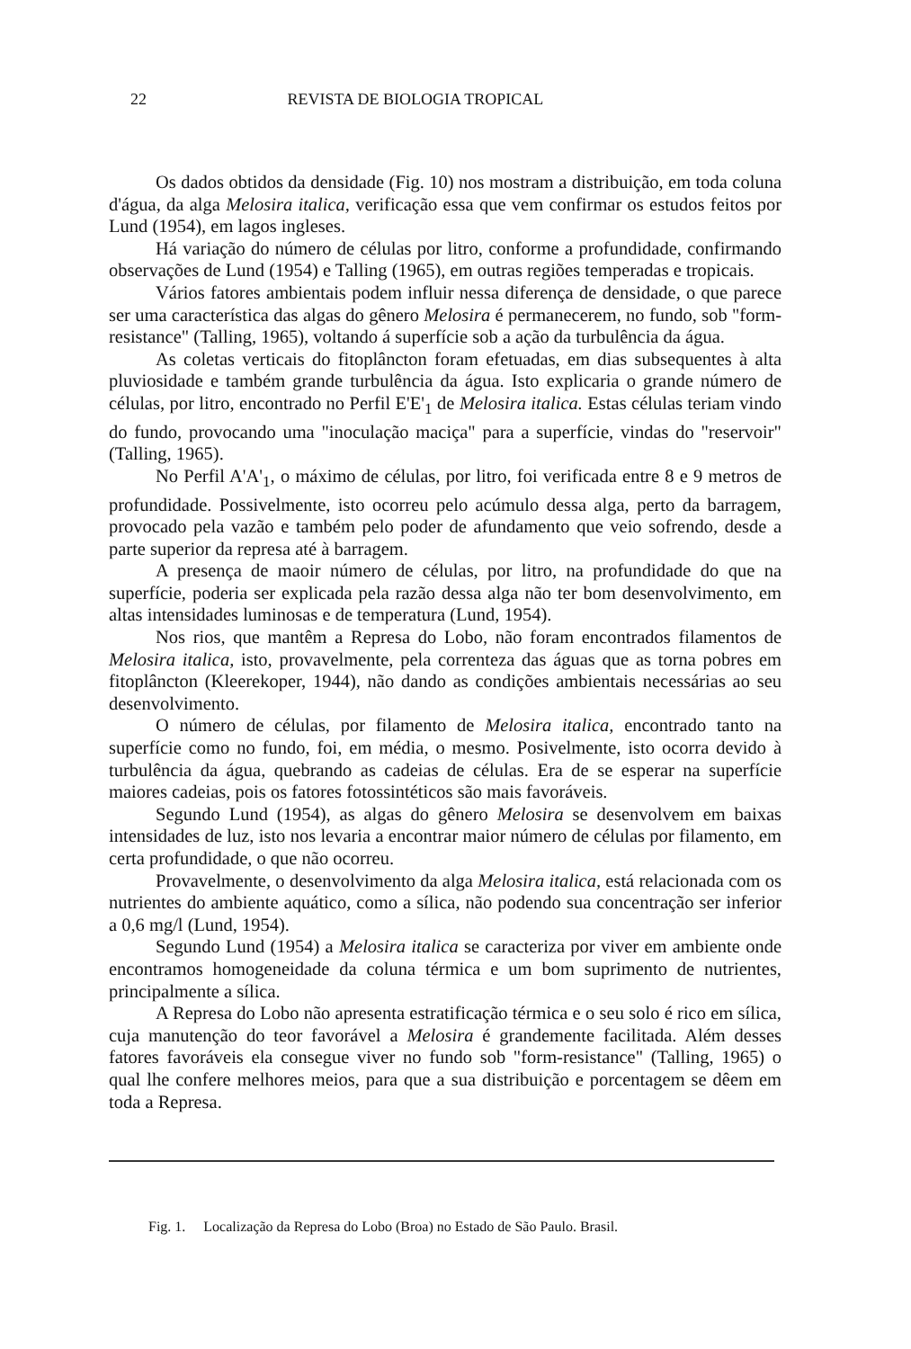22 REVISTA DE BIOLOGIA TROPICAL
Os dados obtidos da densidade (Fig. 10) nos mostram a distribuição, em toda coluna d'água, da alga Melosira italica, verificação essa que vem confirmar os estudos feitos por Lund (1954), em lagos ingleses.
Há variação do número de células por litro, conforme a profundidade, confirmando observações de Lund (1954) e Talling (1965), em outras regiões temperadas e tropicais.
Vários fatores ambientais podem influir nessa diferença de densidade, o que parece ser uma característica das algas do gênero Melosira é permanecerem, no fundo, sob "form-resistance" (Talling, 1965), voltando á superfície sob a ação da turbulência da água.
As coletas verticais do fitoplâncton foram efetuadas, em dias subsequentes à alta pluviosidade e também grande turbulência da água. Isto explicaria o grande número de células, por litro, encontrado no Perfil E'E'<sub>1</sub> de Melosira italica. Estas células teriam vindo do fundo, provocando uma "inoculação maciça" para a superfície, vindas do "reservoir" (Talling, 1965).
No Perfil A'A'<sub>1</sub>, o máximo de células, por litro, foi verificada entre 8 e 9 metros de profundidade. Possivelmente, isto ocorreu pelo acúmulo dessa alga, perto da barragem, provocado pela vazão e também pelo poder de afundamento que veio sofrendo, desde a parte superior da represa até à barragem.
A presença de maoir número de células, por litro, na profundidade do que na superfície, poderia ser explicada pela razão dessa alga não ter bom desenvolvimento, em altas intensidades luminosas e de temperatura (Lund, 1954).
Nos rios, que mantêm a Represa do Lobo, não foram encontrados filamentos de Melosira italica, isto, provavelmente, pela correnteza das águas que as torna pobres em fitoplâncton (Kleerekoper, 1944), não dando as condições ambientais necessárias ao seu desenvolvimento.
O número de células, por filamento de Melosira italica, encontrado tanto na superfície como no fundo, foi, em média, o mesmo. Posivelmente, isto ocorra devido à turbulência da água, quebrando as cadeias de células. Era de se esperar na superfície maiores cadeias, pois os fatores fotossintéticos são mais favoráveis.
Segundo Lund (1954), as algas do gênero Melosira se desenvolvem em baixas intensidades de luz, isto nos levaria a encontrar maior número de células por filamento, em certa profundidade, o que não ocorreu.
Provavelmente, o desenvolvimento da alga Melosira italica, está relacionada com os nutrientes do ambiente aquático, como a sílica, não podendo sua concentração ser inferior a 0,6 mg/l (Lund, 1954).
Segundo Lund (1954) a Melosira italica se caracteriza por viver em ambiente onde encontramos homogeneidade da coluna térmica e um bom suprimento de nutrientes, principalmente a sílica.
A Represa do Lobo não apresenta estratificação térmica e o seu solo é rico em sílica, cuja manutenção do teor favorável a Melosira é grandemente facilitada. Além desses fatores favoráveis ela consegue viver no fundo sob "form-resistance" (Talling, 1965) o qual lhe confere melhores meios, para que a sua distribuição e porcentagem se dêem em toda a Represa.
Fig. 1. Localização da Represa do Lobo (Broa) no Estado de São Paulo. Brasil.